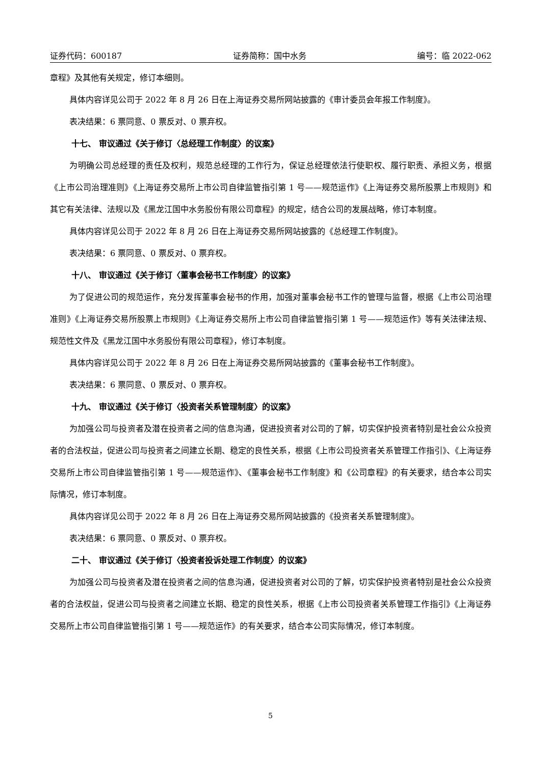证券代码：600187 证券简称：国中水务 编号：临 2022-062
章程》及其他有关规定，修订本细则。
具体内容详见公司于 2022 年 8 月 26 日在上海证券交易所网站披露的《审计委员会年报工作制度》。
表决结果：6 票同意、0 票反对、0 票弃权。
十七、 审议通过《关于修订〈总经理工作制度〉的议案》
为明确公司总经理的责任及权利，规范总经理的工作行为，保证总经理依法行使职权、履行职责、承担义务，根据《上市公司治理准则》《上海证券交易所上市公司自律监管指引第 1 号——规范运作》《上海证券交易所股票上市规则》和其它有关法律、法规以及《黑龙江国中水务股份有限公司章程》的规定，结合公司的发展战略，修订本制度。
具体内容详见公司于 2022 年 8 月 26 日在上海证券交易所网站披露的《总经理工作制度》。
表决结果：6 票同意、0 票反对、0 票弃权。
十八、 审议通过《关于修订〈董事会秘书工作制度〉的议案》
为了促进公司的规范运作，充分发挥董事会秘书的作用，加强对董事会秘书工作的管理与监督，根据《上市公司治理准则》《上海证券交易所股票上市规则》《上海证券交易所上市公司自律监管指引第 1 号——规范运作》等有关法律法规、规范性文件及《黑龙江国中水务股份有限公司章程》，修订本制度。
具体内容详见公司于 2022 年 8 月 26 日在上海证券交易所网站披露的《董事会秘书工作制度》。
表决结果：6 票同意、0 票反对、0 票弃权。
十九、 审议通过《关于修订〈投资者关系管理制度〉的议案》
为加强公司与投资者及潜在投资者之间的信息沟通，促进投资者对公司的了解，切实保护投资者特别是社会公众投资者的合法权益，促进公司与投资者之间建立长期、稳定的良性关系，根据《上市公司投资者关系管理工作指引》、《上海证券交易所上市公司自律监管指引第 1 号——规范运作》、《董事会秘书工作制度》和《公司章程》的有关要求，结合本公司实际情况，修订本制度。
具体内容详见公司于 2022 年 8 月 26 日在上海证券交易所网站披露的《投资者关系管理制度》。
表决结果：6 票同意、0 票反对、0 票弃权。
二十、 审议通过《关于修订〈投资者投诉处理工作制度〉的议案》
为加强公司与投资者及潜在投资者之间的信息沟通，促进投资者对公司的了解，切实保护投资者特别是社会公众投资者的合法权益，促进公司与投资者之间建立长期、稳定的良性关系，根据《上市公司投资者关系管理工作指引》《上海证券交易所上市公司自律监管指引第 1 号——规范运作》的有关要求，结合本公司实际情况，修订本制度。
5